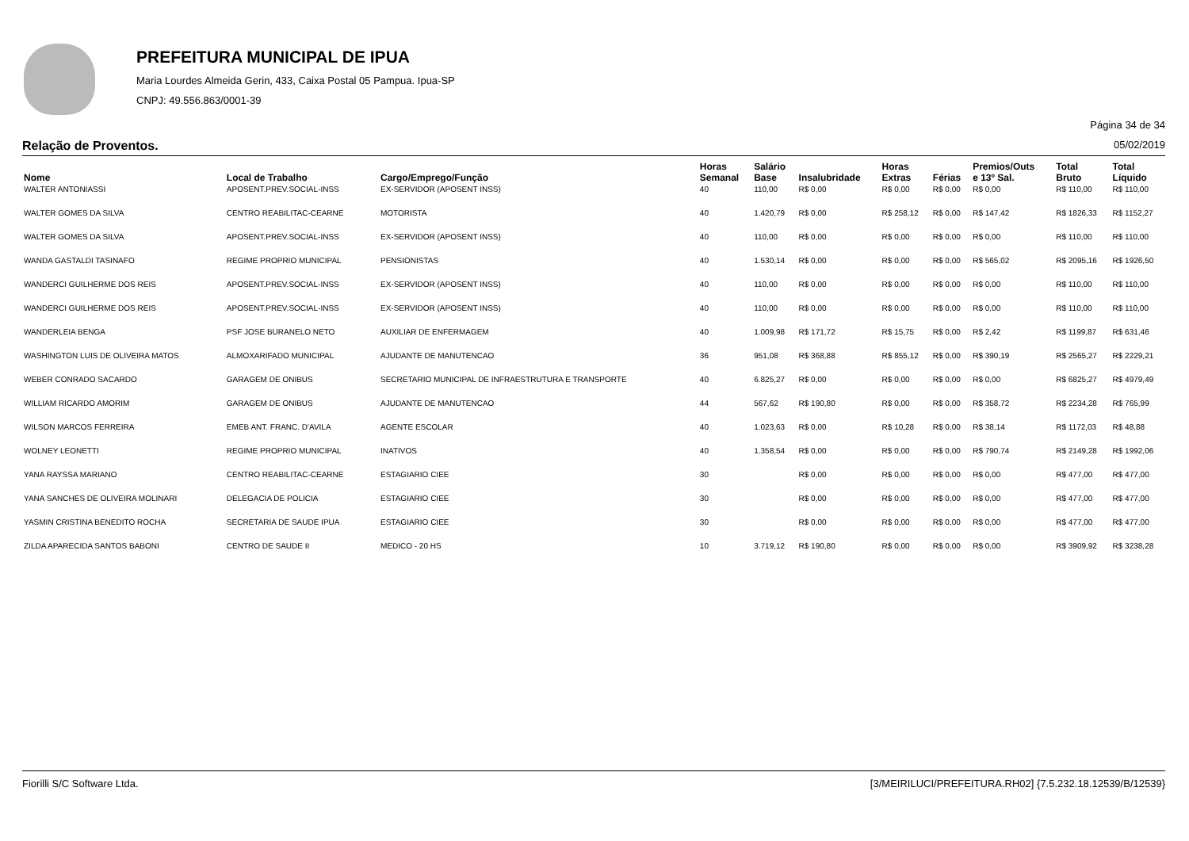PREFEITURA MUNICIPAL DE IPUA
Maria Lourdes Almeida Gerin, 433, Caixa Postal 05 Pampua. Ipua-SP
CNPJ: 49.556.863/0001-39
Página 34 de 34
Relação de Proventos. 05/02/2019
| Nome | Local de Trabalho | Cargo/Emprego/Função | Horas Semanal | Salário Base | Insalubridade | Horas Extras | Férias | Premios/Outs e 13º Sal. | Total Bruto | Total Líquido |
| --- | --- | --- | --- | --- | --- | --- | --- | --- | --- | --- |
| WALTER ANTONIASSI | APOSENT.PREV.SOCIAL-INSS | EX-SERVIDOR (APOSENT INSS) | 40 | 110,00 | R$ 0,00 | R$ 0,00 | R$ 0,00 | R$ 0,00 | R$ 110,00 | R$ 110,00 |
| WALTER GOMES DA SILVA | CENTRO REABILITAC-CEARNE | MOTORISTA | 40 | 1.420,79 | R$ 0,00 | R$ 258,12 | R$ 0,00 | R$ 147,42 | R$ 1826,33 | R$ 1152,27 |
| WALTER GOMES DA SILVA | APOSENT.PREV.SOCIAL-INSS | EX-SERVIDOR (APOSENT INSS) | 40 | 110,00 | R$ 0,00 | R$ 0,00 | R$ 0,00 | R$ 0,00 | R$ 110,00 | R$ 110,00 |
| WANDA GASTALDI TASINAFO | REGIME PROPRIO MUNICIPAL | PENSIONISTAS | 40 | 1.530,14 | R$ 0,00 | R$ 0,00 | R$ 0,00 | R$ 565,02 | R$ 2095,16 | R$ 1926,50 |
| WANDERCI GUILHERME DOS REIS | APOSENT.PREV.SOCIAL-INSS | EX-SERVIDOR (APOSENT INSS) | 40 | 110,00 | R$ 0,00 | R$ 0,00 | R$ 0,00 | R$ 0,00 | R$ 110,00 | R$ 110,00 |
| WANDERCI GUILHERME DOS REIS | APOSENT.PREV.SOCIAL-INSS | EX-SERVIDOR (APOSENT INSS) | 40 | 110,00 | R$ 0,00 | R$ 0,00 | R$ 0,00 | R$ 0,00 | R$ 110,00 | R$ 110,00 |
| WANDERLEIA BENGA | PSF JOSE BURANELO NETO | AUXILIAR DE ENFERMAGEM | 40 | 1.009,98 | R$ 171,72 | R$ 15,75 | R$ 0,00 | R$ 2,42 | R$ 1199,87 | R$ 631,46 |
| WASHINGTON LUIS DE OLIVEIRA MATOS | ALMOXARIFADO MUNICIPAL | AJUDANTE DE MANUTENCAO | 36 | 951,08 | R$ 368,88 | R$ 855,12 | R$ 0,00 | R$ 390,19 | R$ 2565,27 | R$ 2229,21 |
| WEBER CONRADO SACARDO | GARAGEM DE ONIBUS | SECRETARIO MUNICIPAL DE INFRAESTRUTURA E TRANSPORTE | 40 | 6.825,27 | R$ 0,00 | R$ 0,00 | R$ 0,00 | R$ 0,00 | R$ 6825,27 | R$ 4979,49 |
| WILLIAM RICARDO AMORIM | GARAGEM DE ONIBUS | AJUDANTE DE MANUTENCAO | 44 | 567,62 | R$ 190,80 | R$ 0,00 | R$ 0,00 | R$ 358,72 | R$ 2234,28 | R$ 765,99 |
| WILSON MARCOS FERREIRA | EMEB ANT. FRANC. D'AVILA | AGENTE ESCOLAR | 40 | 1.023,63 | R$ 0,00 | R$ 10,28 | R$ 0,00 | R$ 38,14 | R$ 1172,03 | R$ 48,88 |
| WOLNEY LEONETTI | REGIME PROPRIO MUNICIPAL | INATIVOS | 40 | 1.358,54 | R$ 0,00 | R$ 0,00 | R$ 0,00 | R$ 790,74 | R$ 2149,28 | R$ 1992,06 |
| YANA RAYSSA MARIANO | CENTRO REABILITAC-CEARNE | ESTAGIARIO CIEE | 30 | | R$ 0,00 | R$ 0,00 | R$ 0,00 | R$ 0,00 | R$ 477,00 | R$ 477,00 |
| YANA SANCHES DE OLIVEIRA MOLINARI | DELEGACIA DE POLICIA | ESTAGIARIO CIEE | 30 | | R$ 0,00 | R$ 0,00 | R$ 0,00 | R$ 0,00 | R$ 477,00 | R$ 477,00 |
| YASMIN CRISTINA BENEDITO ROCHA | SECRETARIA DE SAUDE IPUA | ESTAGIARIO CIEE | 30 | | R$ 0,00 | R$ 0,00 | R$ 0,00 | R$ 0,00 | R$ 477,00 | R$ 477,00 |
| ZILDA APARECIDA SANTOS BABONI | CENTRO DE SAUDE II | MEDICO - 20 HS | 10 | 3.719,12 | R$ 190,80 | R$ 0,00 | R$ 0,00 | R$ 0,00 | R$ 3909,92 | R$ 3238,28 |
Fiorilli S/C Software Ltda. [3/MEIRILUCI/PREFEITURA.RH02] {7.5.232.18.12539/B/12539}